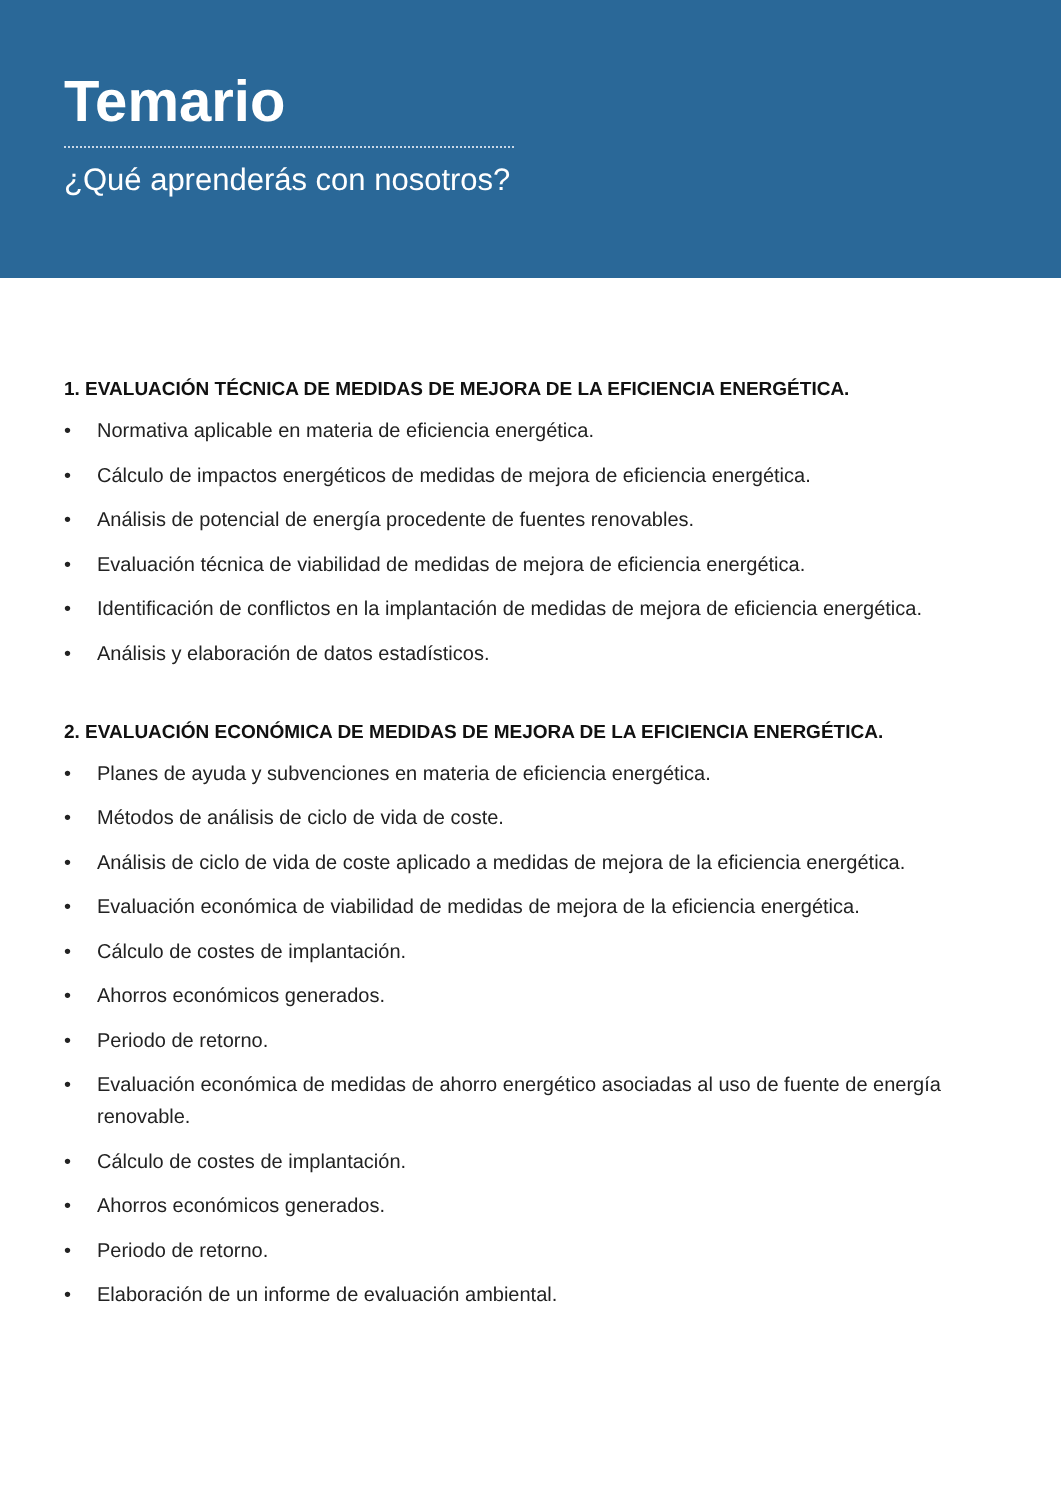Temario
¿Qué aprenderás con nosotros?
1. EVALUACIÓN TÉCNICA DE MEDIDAS DE MEJORA DE LA EFICIENCIA ENERGÉTICA.
• Normativa aplicable en materia de eficiencia energética.
• Cálculo de impactos energéticos de medidas de mejora de eficiencia energética.
• Análisis de potencial de energía procedente de fuentes renovables.
• Evaluación técnica de viabilidad de medidas de mejora de eficiencia energética.
• Identificación de conflictos en la implantación de medidas de mejora de eficiencia energética.
• Análisis y elaboración de datos estadísticos.
2. EVALUACIÓN ECONÓMICA DE MEDIDAS DE MEJORA DE LA EFICIENCIA ENERGÉTICA.
• Planes de ayuda y subvenciones en materia de eficiencia energética.
• Métodos de análisis de ciclo de vida de coste.
• Análisis de ciclo de vida de coste aplicado a medidas de mejora de la eficiencia energética.
• Evaluación económica de viabilidad de medidas de mejora de la eficiencia energética.
• Cálculo de costes de implantación.
• Ahorros económicos generados.
• Periodo de retorno.
• Evaluación económica de medidas de ahorro energético asociadas al uso de fuente de energía renovable.
• Cálculo de costes de implantación.
• Ahorros económicos generados.
• Periodo de retorno.
• Elaboración de un informe de evaluación ambiental.